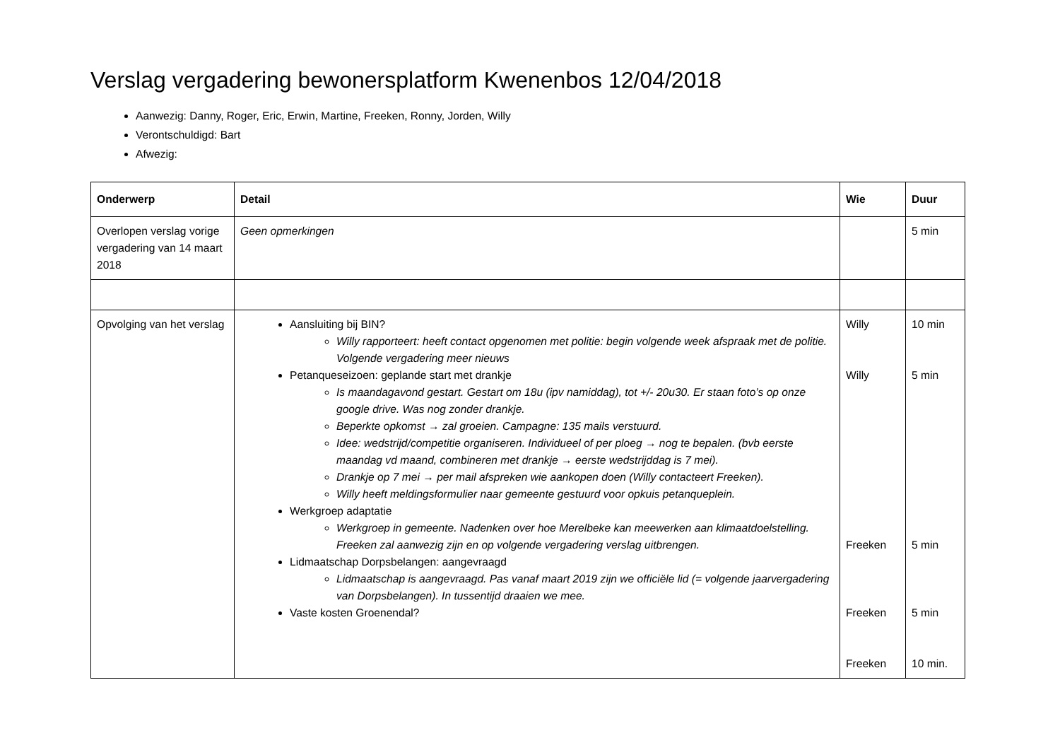Verslag vergadering bewonersplatform Kwenenbos 12/04/2018
Aanwezig: Danny, Roger, Eric, Erwin, Martine, Freeken, Ronny, Jorden, Willy
Verontschuldigd: Bart
Afwezig:
| Onderwerp | Detail | Wie | Duur |
| --- | --- | --- | --- |
| Overlopen verslag vorige vergadering van 14 maart 2018 | Geen opmerkingen | | 5 min |
| Opvolging van het verslag | Aansluiting bij BIN? Willy rapporteert: heeft contact opgenomen met politie: begin volgende week afspraak met de politie. Volgende vergadering meer nieuws Petanqueseizoen: geplande start met drankje Is maandagavond gestart. Gestart om 18u (ipv namiddag), tot +/- 20u30. Er staan foto’s op onze google drive. Was nog zonder drankje. Beperkte opkomst → zal groeien. Campagne: 135 mails verstuurd. Idee: wedstrijd/competitie organiseren. Individueel of per ploeg → nog te bepalen. (bvb eerste maandag vd maand, combineren met drankje → eerste wedstrijddag is 7 mei). Drankje op 7 mei → per mail afspreken wie aankopen doen (Willy contacteert Freeken). Willy heeft meldingsformulier naar gemeente gestuurd voor opkuis petanqueplein. Werkgroep adaptatie Werkgroep in gemeente. Nadenken over hoe Merelbeke kan meewerken aan klimaatdoelstelling. Freeken zal aanwezig zijn en op volgende vergadering verslag uitbrengen. Lidmaatschap Dorpsbelangen: aangevraagd Lidmaatschap is aangevraagd. Pas vanaf maart 2019 zijn we officiële lid (= volgende jaarvergadering van Dorpsbelangen). In tussentijd draaien we mee. Vaste kosten Groenendal? | Willy Willy Freeken Freeken Freeken | 10 min 5 min 5 min 5 min 10 min. |